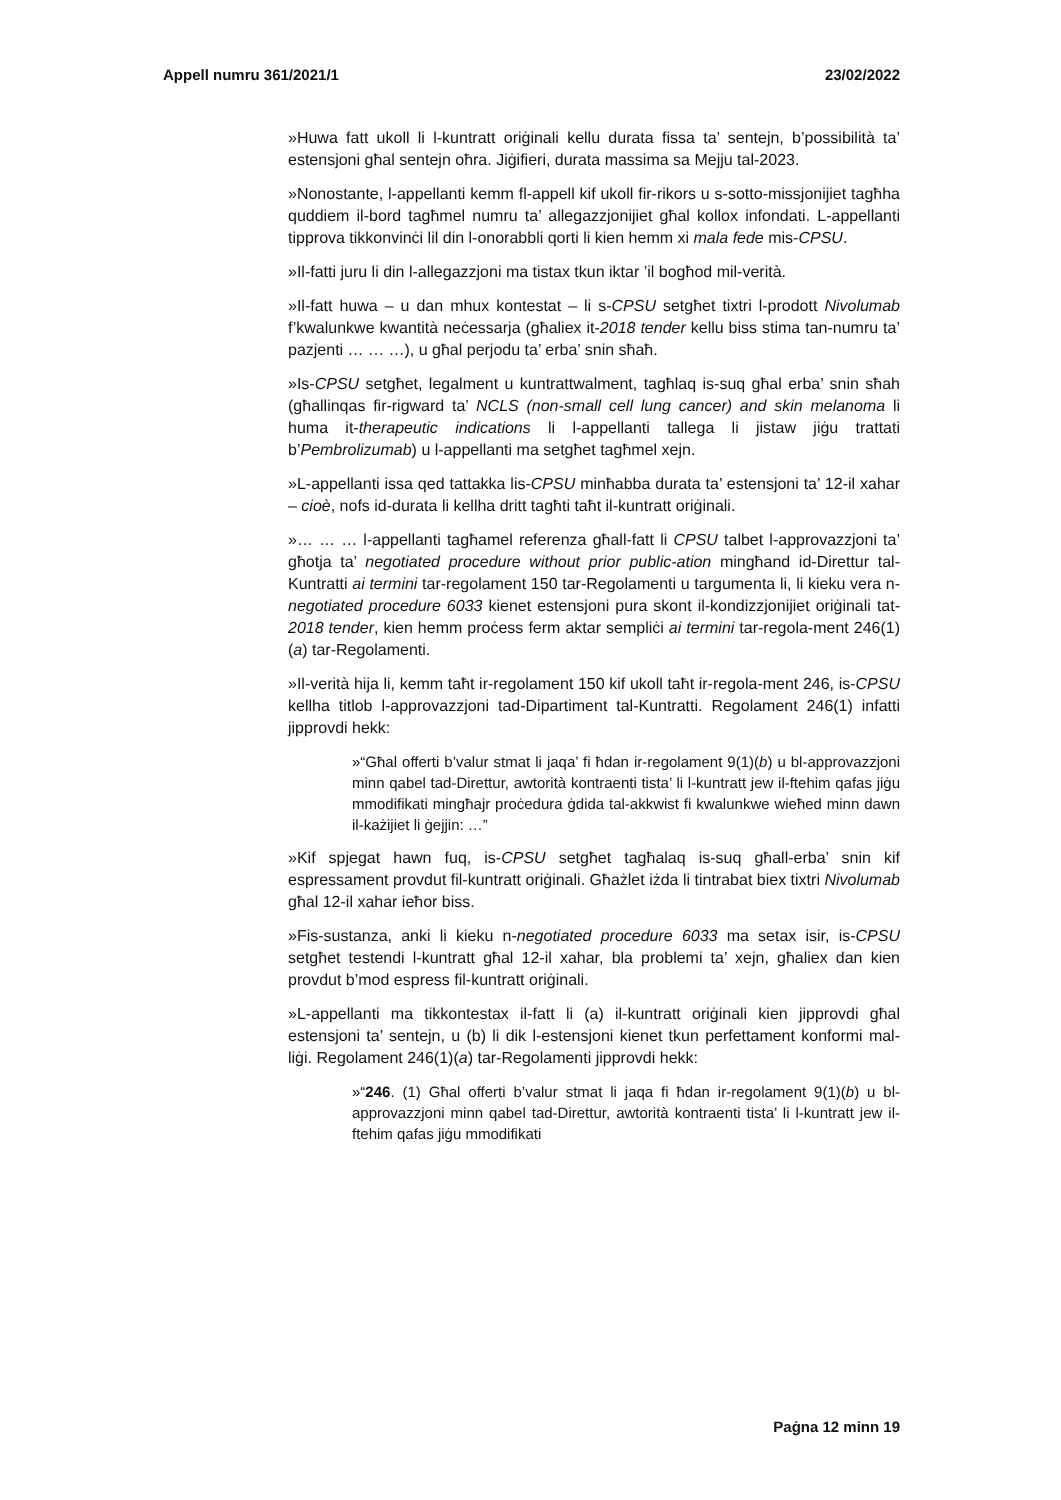Appell numru 361/2021/1 23/02/2022
»Huwa fatt ukoll li l-kuntratt oriġinali kellu durata fissa ta’ sentejn, b’possibilità ta’ estensjoni għal sentejn oħra. Jiġifieri, durata massima sa Mejju tal-2023.
»Nonostante, l-appellanti kemm fl-appell kif ukoll fir-rikors u s-sotto-missjonijiet tagħha quddiem il-bord tagħmel numru ta’ allegazzjonijiet għal kollox infondati. L-appellanti tipprova tikkonvinċi lil din l-onorabbli qorti li kien hemm xi mala fede mis-CPSU.
»Il-fatti juru li din l-allegazzjoni ma tistax tkun iktar ’il bogħod mil-verità.
»Il-fatt huwa – u dan mhux kontestat – li s-CPSU setgħet tixtri l-prodott Nivolumab f’kwalunkwe kwantità neċessarja (għaliex it-2018 tender kellu biss stima tan-numru ta’ pazjenti … … …), u għal perjodu ta’ erba’ snin sħaħ.
»Is-CPSU setgħet, legalment u kuntrattwalment, tagħlaq is-suq għal erba’ snin sħah (għallinqas fir-rigward ta’ NCLS (non-small cell lung cancer) and skin melanoma li huma it-therapeutic indications li l-appellanti tallega li jistaw jiġu trattati b’Pembrolizumab) u l-appellanti ma setgħet tagħmel xejn.
»L-appellanti issa qed tattakka lis-CPSU minħabba durata ta’ estensjoni ta’ 12-il xahar – cioè, nofs id-durata li kellha dritt tagħti taħt il-kuntratt oriġinali.
»… … … l-appellanti tagħamel referenza għall-fatt li CPSU talbet l-approvazzjoni ta’ għotja ta’ negotiated procedure without prior public-ation mingħand id-Direttur tal-Kuntratti ai termini tar-regolament 150 tar-Regolamenti u targumenta li, li kieku vera n-negotiated procedure 6033 kienet estensjoni pura skont il-kondizzjonijiet oriġinali tat-2018 tender, kien hemm proċess ferm aktar sempliċi ai termini tar-regola-ment 246(1)(a) tar-Regolamenti.
»Il-verità hija li, kemm taħt ir-regolament 150 kif ukoll taħt ir-regola-ment 246, is-CPSU kellha titlob l-approvazzjoni tad-Dipartiment tal-Kuntratti. Regolament 246(1) infatti jipprovdi hekk:
»“Għal offerti b’valur stmat li jaqa’ fi ħdan ir-regolament 9(1)(b) u bl-approvazzjoni minn qabel tad-Direttur, awtorità kontraenti tista’ li l-kuntratt jew il-ftehim qafas jiġu mmodifikati mingħajr proċedura ġdida tal-akkwist fi kwalunkwe wieħed minn dawn il-każijiet li ġejjin: …”
»Kif spjegat hawn fuq, is-CPSU setgħet tagħalaq is-suq għall-erba’ snin kif espressament provdut fil-kuntratt oriġinali. Għażlet iżda li tintrabat biex tixtri Nivolumab għal 12-il xahar ieħor biss.
»Fis-sustanza, anki li kieku n-negotiated procedure 6033 ma setax isir, is-CPSU setgħet testendi l-kuntratt għal 12-il xahar, bla problemi ta’ xejn, għaliex dan kien provdut b’mod espress fil-kuntratt oriġinali.
»L-appellanti ma tikkontestax il-fatt li (a) il-kuntratt oriġinali kien jipprovdi għal estensjoni ta’ sentejn, u (b) li dik l-estensjoni kienet tkun perfettament konformi mal-liġi. Regolament 246(1)(a) tar-Regolamenti jipprovdi hekk:
»“246. (1) Għal offerti b’valur stmat li jaqa fi ħdan ir-regolament 9(1)(b) u bl-approvazzjoni minn qabel tad-Direttur, awtorità kontraenti tista’ li l-kuntratt jew il-ftehim qafas jiġu mmodifikati
Paġna 12 minn 19